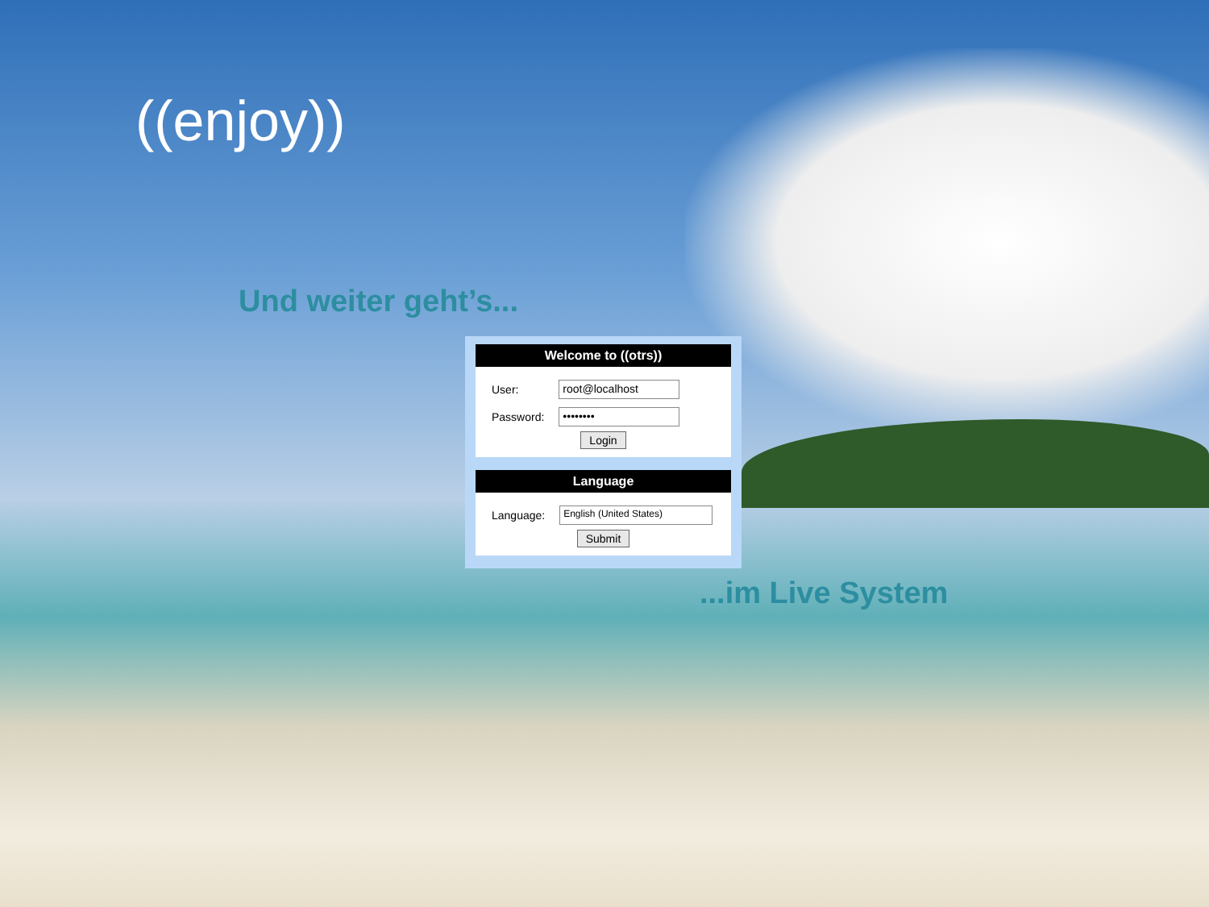((enjoy))
Und weiter geht’s...
Welcome to ((otrs))
| User: | root@localhost |
| Password: | •••••••• |
Login
Language
| Language: | English (United States) |
Submit
...im Live System